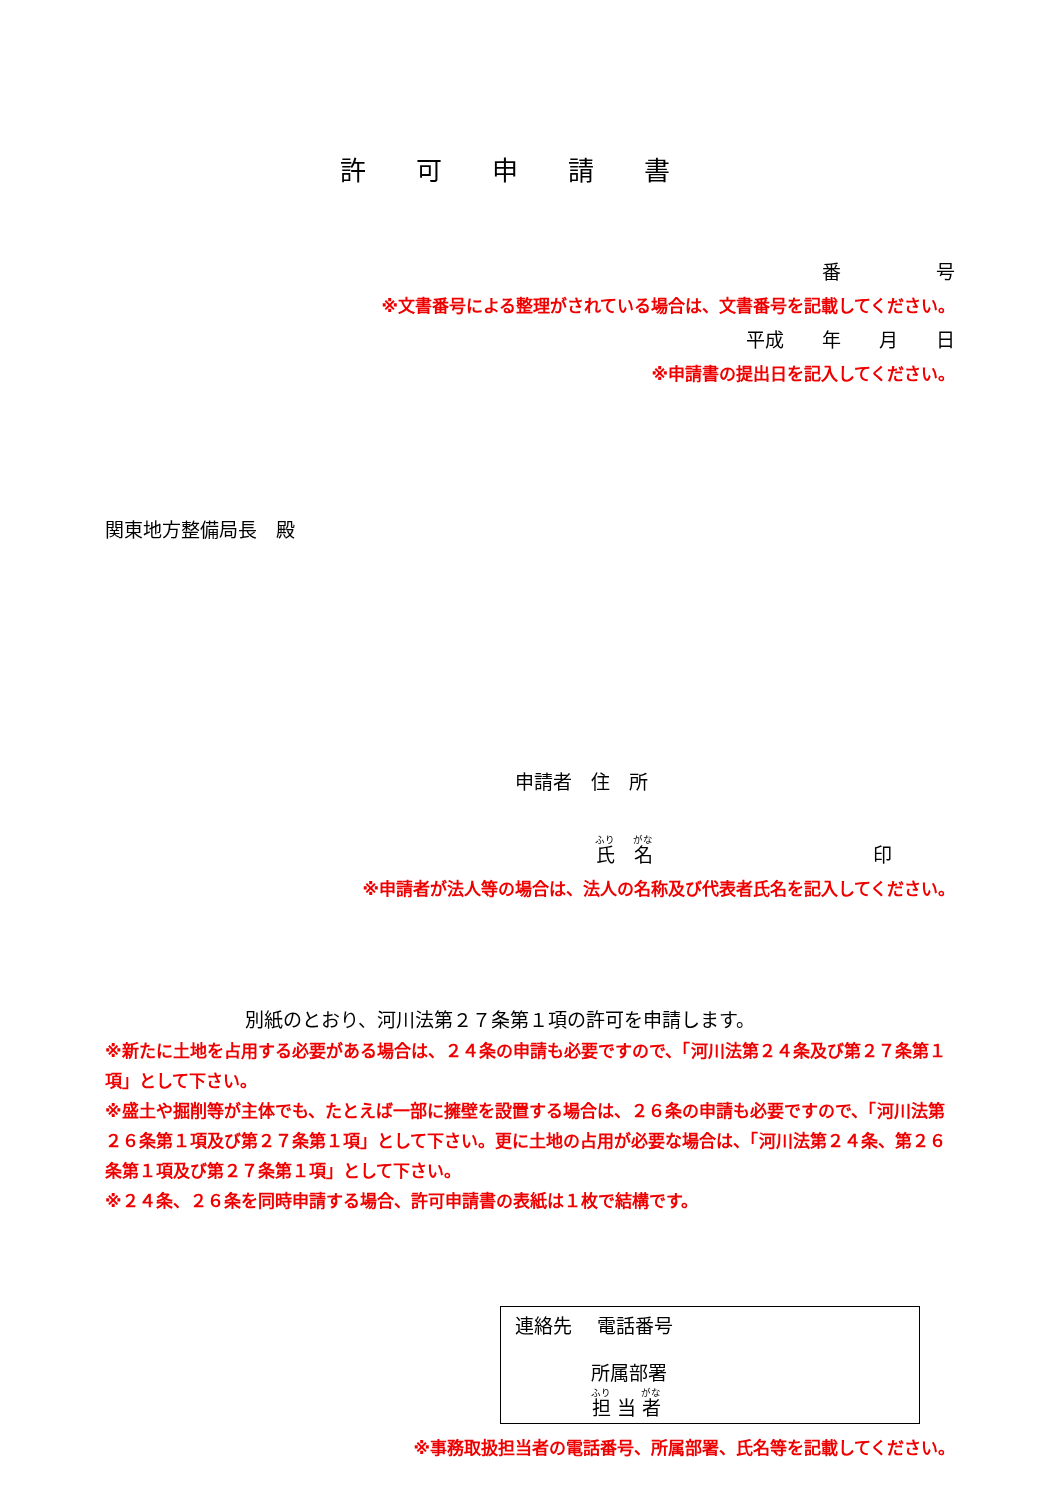許可申請書
番　　　　　号
※文書番号による整理がされている場合は、文書番号を記載してください。
平成　　年　　月　　日
※申請書の提出日を記入してください。
関東地方整備局長　殿
申請者　住　所
氏　名 印
※申請者が法人等の場合は、法人の名称及び代表者氏名を記入してください。
別紙のとおり、河川法第２７条第１項の許可を申請します。
※新たに土地を占用する必要がある場合は、２４条の申請も必要ですので、「河川法第２４条及び第２７条第１項」として下さい。
※盛土や掘削等が主体でも、たとえば一部に擁壁を設置する場合は、２６条の申請も必要ですので、「河川法第２６条第１項及び第２７条第１項」として下さい。更に土地の占用が必要な場合は、「河川法第２４条、第２６条第１項及び第２７条第１項」として下さい。
※２４条、２６条を同時申請する場合、許可申請書の表紙は１枚で結構です。
連絡先　 電話番号
所属部署
担 当 者
※事務取扱担当者の電話番号、所属部署、氏名等を記載してください。